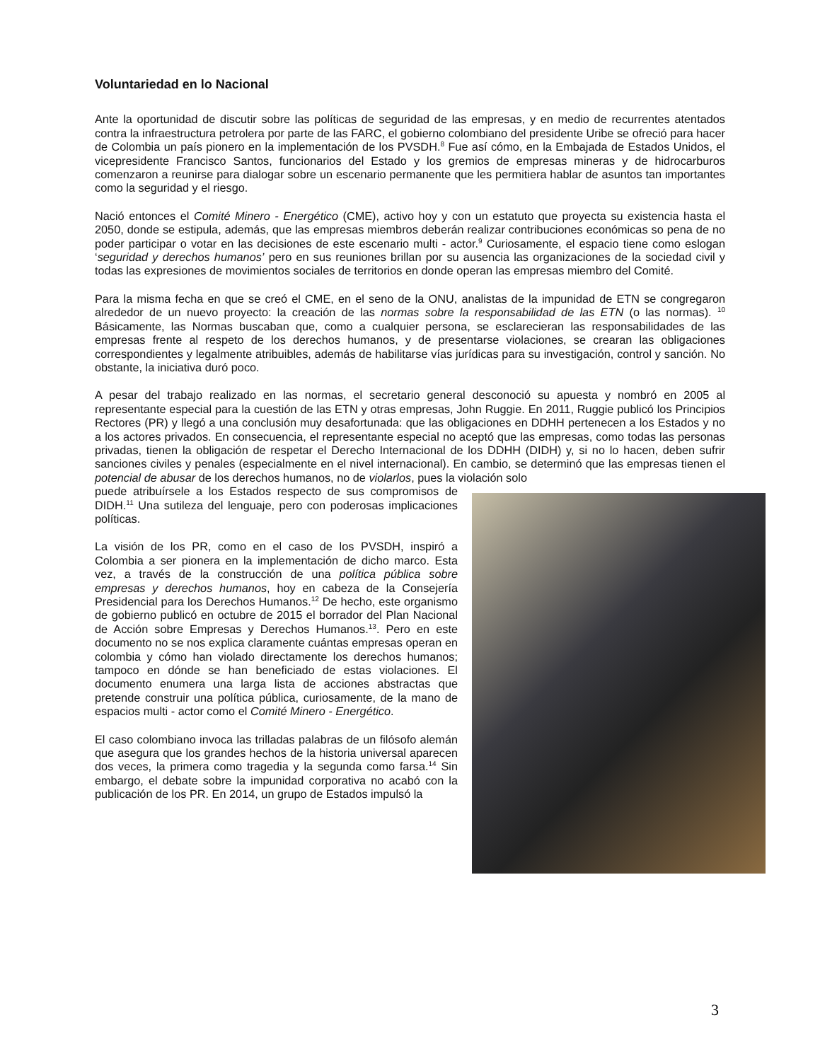Voluntariedad en lo Nacional
Ante la oportunidad de discutir sobre las políticas de seguridad de las empresas, y en medio de recurrentes atentados contra la infraestructura petrolera por parte de las FARC, el gobierno colombiano del presidente Uribe se ofreció para hacer de Colombia un país pionero en la implementación de los PVSDH.<sup>8</sup> Fue así cómo, en la Embajada de Estados Unidos, el vicepresidente Francisco Santos, funcionarios del Estado y los gremios de empresas mineras y de hidrocarburos comenzaron a reunirse para dialogar sobre un escenario permanente que les permitiera hablar de asuntos tan importantes como la seguridad y el riesgo.
Nació entonces el Comité Minero - Energético (CME), activo hoy y con un estatuto que proyecta su existencia hasta el 2050, donde se estipula, además, que las empresas miembros deberán realizar contribuciones económicas so pena de no poder participar o votar en las decisiones de este escenario multi - actor.<sup>9</sup> Curiosamente, el espacio tiene como eslogan ‘seguridad y derechos humanos’ pero en sus reuniones brillan por su ausencia las organizaciones de la sociedad civil y todas las expresiones de movimientos sociales de territorios en donde operan las empresas miembro del Comité.
Para la misma fecha en que se creó el CME, en el seno de la ONU, analistas de la impunidad de ETN se congregaron alrededor de un nuevo proyecto: la creación de las normas sobre la responsabilidad de las ETN (o las normas). <sup>10</sup> Básicamente, las Normas buscaban que, como a cualquier persona, se esclarecieran las responsabilidades de las empresas frente al respeto de los derechos humanos, y de presentarse violaciones, se crearan las obligaciones correspondientes y legalmente atribuibles, además de habilitarse vías jurídicas para su investigación, control y sanción. No obstante, la iniciativa duró poco.
A pesar del trabajo realizado en las normas, el secretario general desconoció su apuesta y nombró en 2005 al representante especial para la cuestión de las ETN y otras empresas, John Ruggie. En 2011, Ruggie publicó los Principios Rectores (PR) y llegó a una conclusión muy desafortunada: que las obligaciones en DDHH pertenecen a los Estados y no a los actores privados. En consecuencia, el representante especial no aceptó que las empresas, como todas las personas privadas, tienen la obligación de respetar el Derecho Internacional de los DDHH (DIDH) y, si no lo hacen, deben sufrir sanciones civiles y penales (especialmente en el nivel internacional). En cambio, se determinó que las empresas tienen el potencial de abusar de los derechos humanos, no de violarlos, pues la violación solo
puede atribuírsele a los Estados respecto de sus compromisos de DIDH.<sup>11</sup> Una sutileza del lenguaje, pero con poderosas implicaciones políticas.
La visión de los PR, como en el caso de los PVSDH, inspiró a Colombia a ser pionera en la implementación de dicho marco. Esta vez, a través de la construcción de una política pública sobre empresas y derechos humanos, hoy en cabeza de la Consejería Presidencial para los Derechos Humanos.<sup>12</sup> De hecho, este organismo de gobierno publicó en octubre de 2015 el borrador del Plan Nacional de Acción sobre Empresas y Derechos Humanos.<sup>13</sup>. Pero en este documento no se nos explica claramente cuántas empresas operan en colombia y cómo han violado directamente los derechos humanos; tampoco en dónde se han beneficiado de estas violaciones. El documento enumera una larga lista de acciones abstractas que pretende construir una política pública, curiosamente, de la mano de espacios multi - actor como el Comité Minero - Energético.
El caso colombiano invoca las trilladas palabras de un filósofo alemán que asegura que los grandes hechos de la historia universal aparecen dos veces, la primera como tragedia y la segunda como farsa.<sup>14</sup> Sin embargo, el debate sobre la impunidad corporativa no acabó con la publicación de los PR. En 2014, un grupo de Estados impulsó la
3